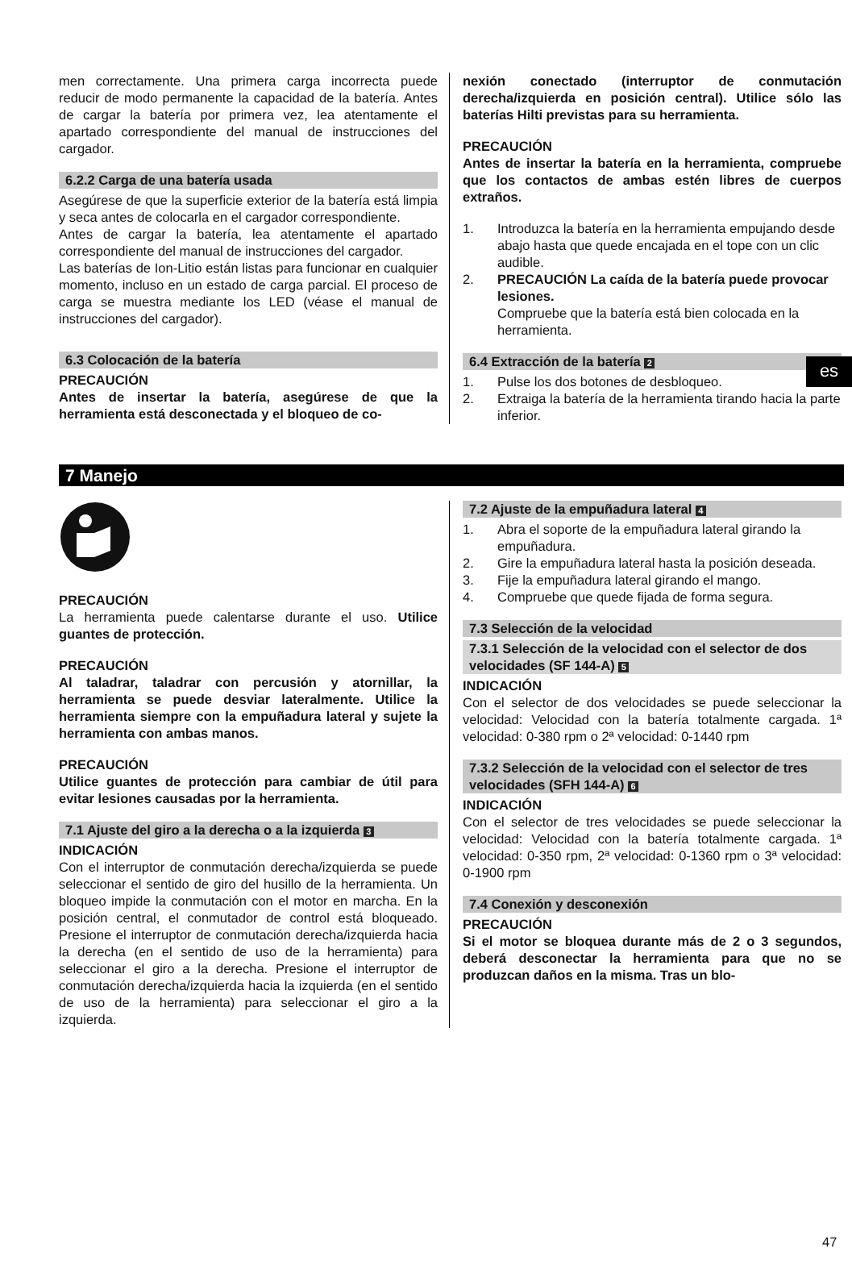es
men correctamente. Una primera carga incorrecta puede reducir de modo permanente la capacidad de la batería. Antes de cargar la batería por primera vez, lea atentamente el apartado correspondiente del manual de instrucciones del cargador.
6.2.2 Carga de una batería usada
Asegúrese de que la superficie exterior de la batería está limpia y seca antes de colocarla en el cargador correspondiente.
Antes de cargar la batería, lea atentamente el apartado correspondiente del manual de instrucciones del cargador.
Las baterías de Ion-Litio están listas para funcionar en cualquier momento, incluso en un estado de carga parcial. El proceso de carga se muestra mediante los LED (véase el manual de instrucciones del cargador).
6.3 Colocación de la batería
PRECAUCIÓN
Antes de insertar la batería, asegúrese de que la herramienta está desconectada y el bloqueo de co-
nexión conectado (interruptor de conmutación derecha/izquierda en posición central). Utilice sólo las baterías Hilti previstas para su herramienta.
PRECAUCIÓN
Antes de insertar la batería en la herramienta, compruebe que los contactos de ambas estén libres de cuerpos extraños.
1. Introduzca la batería en la herramienta empujando desde abajo hasta que quede encajada en el tope con un clic audible.
2. PRECAUCIÓN La caída de la batería puede provocar lesiones.
Compruebe que la batería está bien colocada en la herramienta.
6.4 Extracción de la batería 2
1. Pulse los dos botones de desbloqueo.
2. Extraiga la batería de la herramienta tirando hacia la parte inferior.
7 Manejo
PRECAUCIÓN
La herramienta puede calentarse durante el uso. Utilice guantes de protección.
PRECAUCIÓN
Al taladrar, taladrar con percusión y atornillar, la herramienta se puede desviar lateralmente. Utilice la herramienta siempre con la empuñadura lateral y sujete la herramienta con ambas manos.
PRECAUCIÓN
Utilice guantes de protección para cambiar de útil para evitar lesiones causadas por la herramienta.
7.1 Ajuste del giro a la derecha o a la izquierda 3
INDICACIÓN
Con el interruptor de conmutación derecha/izquierda se puede seleccionar el sentido de giro del husillo de la herramienta. Un bloqueo impide la conmutación con el motor en marcha. En la posición central, el conmutador de control está bloqueado. Presione el interruptor de conmutación derecha/izquierda hacia la derecha (en el sentido de uso de la herramienta) para seleccionar el giro a la derecha. Presione el interruptor de conmutación derecha/izquierda hacia la izquierda (en el sentido de uso de la herramienta) para seleccionar el giro a la izquierda.
7.2 Ajuste de la empuñadura lateral 4
1. Abra el soporte de la empuñadura lateral girando la empuñadura.
2. Gire la empuñadura lateral hasta la posición deseada.
3. Fije la empuñadura lateral girando el mango.
4. Compruebe que quede fijada de forma segura.
7.3 Selección de la velocidad
7.3.1 Selección de la velocidad con el selector de dos velocidades (SF 144-A) 5
INDICACIÓN
Con el selector de dos velocidades se puede seleccionar la velocidad: Velocidad con la batería totalmente cargada. 1ª velocidad: 0-380 rpm o 2ª velocidad: 0-1440 rpm
7.3.2 Selección de la velocidad con el selector de tres velocidades (SFH 144-A) 6
INDICACIÓN
Con el selector de tres velocidades se puede seleccionar la velocidad: Velocidad con la batería totalmente cargada. 1ª velocidad: 0-350 rpm, 2ª velocidad: 0-1360 rpm o 3ª velocidad: 0-1900 rpm
7.4 Conexión y desconexión
PRECAUCIÓN
Si el motor se bloquea durante más de 2 o 3 segundos, deberá desconectar la herramienta para que no se produzcan daños en la misma. Tras un blo-
47